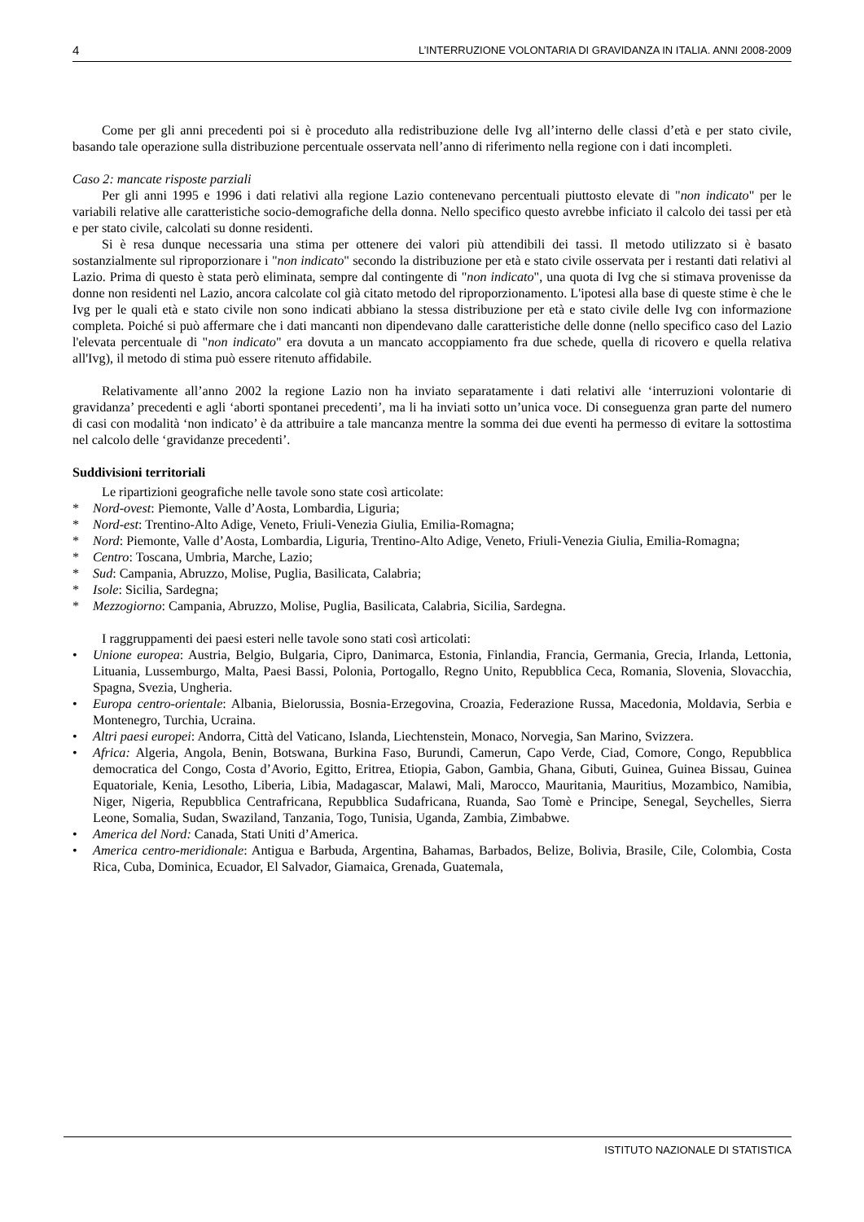4 L’INTERRUZIONE VOLONTARIA DI GRAVIDANZA IN ITALIA. ANNI 2008-2009
Come per gli anni precedenti poi si è proceduto alla redistribuzione delle Ivg all’interno delle classi d’età e per stato civile, basando tale operazione sulla distribuzione percentuale osservata nell’anno di riferimento nella regione con i dati incompleti.
Caso 2: mancate risposte parziali
Per gli anni 1995 e 1996 i dati relativi alla regione Lazio contenevano percentuali piuttosto elevate di "non indicato" per le variabili relative alle caratteristiche socio-demografiche della donna. Nello specifico questo avrebbe inficiato il calcolo dei tassi per età e per stato civile, calcolati su donne residenti.
Si è resa dunque necessaria una stima per ottenere dei valori più attendibili dei tassi. Il metodo utilizzato si è basato sostanzialmente sul riproporzionare i "non indicato" secondo la distribuzione per età e stato civile osservata per i restanti dati relativi al Lazio. Prima di questo è stata però eliminata, sempre dal contingente di "non indicato", una quota di Ivg che si stimava provenisse da donne non residenti nel Lazio, ancora calcolate col già citato metodo del riproporzionamento. L'ipotesi alla base di queste stime è che le Ivg per le quali età e stato civile non sono indicati abbiano la stessa distribuzione per età e stato civile delle Ivg con informazione completa. Poiché si può affermare che i dati mancanti non dipendevano dalle caratteristiche delle donne (nello specifico caso del Lazio l'elevata percentuale di "non indicato" era dovuta a un mancato accoppiamento fra due schede, quella di ricovero e quella relativa all'Ivg), il metodo di stima può essere ritenuto affidabile.
Relativamente all’anno 2002 la regione Lazio non ha inviato separatamente i dati relativi alle ‘interruzioni volontarie di gravidanza’ precedenti e agli ‘aborti spontanei precedenti’, ma li ha inviati sotto un’unica voce. Di conseguenza gran parte del numero di casi con modalità ‘non indicato’ è da attribuire a tale mancanza mentre la somma dei due eventi ha permesso di evitare la sottostima nel calcolo delle ‘gravidanze precedenti’.
Suddivisioni territoriali
Le ripartizioni geografiche nelle tavole sono state così articolate:
* Nord-ovest: Piemonte, Valle d’Aosta, Lombardia, Liguria;
* Nord-est: Trentino-Alto Adige, Veneto, Friuli-Venezia Giulia, Emilia-Romagna;
* Nord: Piemonte, Valle d’Aosta, Lombardia, Liguria, Trentino-Alto Adige, Veneto, Friuli-Venezia Giulia, Emilia-Romagna;
* Centro: Toscana, Umbria, Marche, Lazio;
* Sud: Campania, Abruzzo, Molise, Puglia, Basilicata, Calabria;
* Isole: Sicilia, Sardegna;
* Mezzogiorno: Campania, Abruzzo, Molise, Puglia, Basilicata, Calabria, Sicilia, Sardegna.
I raggruppamenti dei paesi esteri nelle tavole sono stati così articolati:
• Unione europea: Austria, Belgio, Bulgaria, Cipro, Danimarca, Estonia, Finlandia, Francia, Germania, Grecia, Irlanda, Lettonia, Lituania, Lussemburgo, Malta, Paesi Bassi, Polonia, Portogallo, Regno Unito, Repubblica Ceca, Romania, Slovenia, Slovacchia, Spagna, Svezia, Ungheria.
• Europa centro-orientale: Albania, Bielorussia, Bosnia-Erzegovina, Croazia, Federazione Russa, Macedonia, Moldavia, Serbia e Montenegro, Turchia, Ucraina.
• Altri paesi europei: Andorra, Città del Vaticano, Islanda, Liechtenstein, Monaco, Norvegia, San Marino, Svizzera.
• Africa: Algeria, Angola, Benin, Botswana, Burkina Faso, Burundi, Camerun, Capo Verde, Ciad, Comore, Congo, Repubblica democratica del Congo, Costa d’Avorio, Egitto, Eritrea, Etiopia, Gabon, Gambia, Ghana, Gibuti, Guinea, Guinea Bissau, Guinea Equatoriale, Kenia, Lesotho, Liberia, Libia, Madagascar, Malawi, Mali, Marocco, Mauritania, Mauritius, Mozambico, Namibia, Niger, Nigeria, Repubblica Centrafricana, Repubblica Sudafricana, Ruanda, Sao Tomè e Principe, Senegal, Seychelles, Sierra Leone, Somalia, Sudan, Swaziland, Tanzania, Togo, Tunisia, Uganda, Zambia, Zimbabwe.
• America del Nord: Canada, Stati Uniti d’America.
• America centro-meridionale: Antigua e Barbuda, Argentina, Bahamas, Barbados, Belize, Bolivia, Brasile, Cile, Colombia, Costa Rica, Cuba, Dominica, Ecuador, El Salvador, Giamaica, Grenada, Guatemala,
ISTITUTO NAZIONALE DI STATISTICA